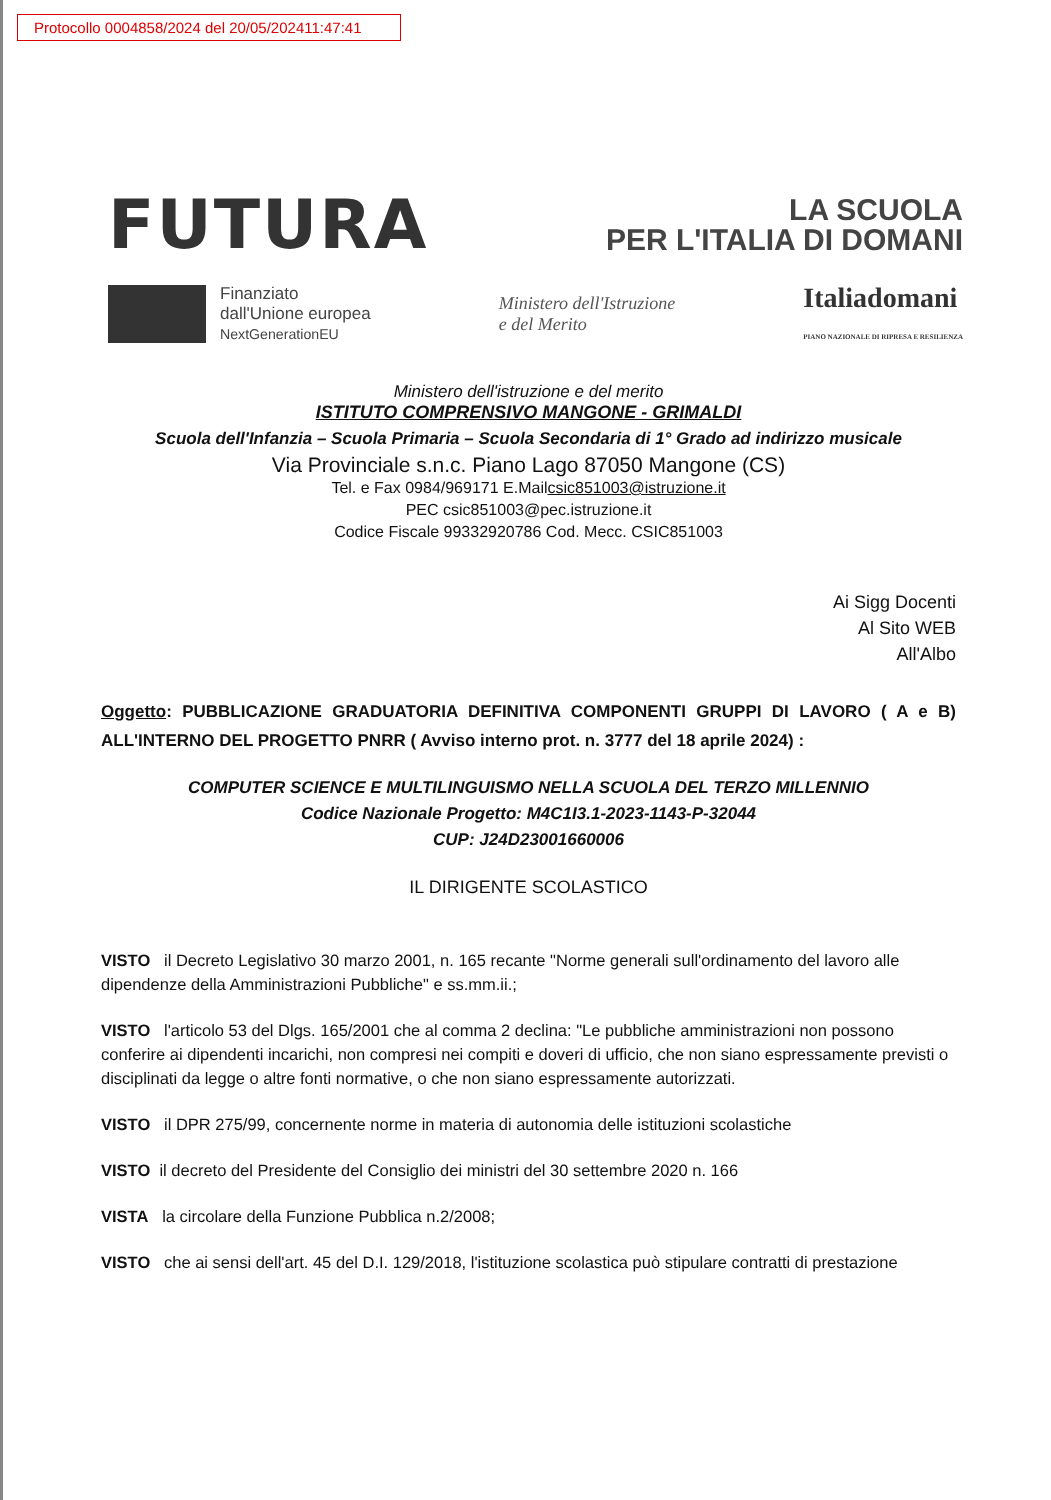Protocollo 0004858/2024 del 20/05/202411:47:41
FUTURA
LA SCUOLA
PER L'ITALIA DI DOMANI
Finanziato
dall'Unione europea
NextGenerationEU
Ministero dell'Istruzione
e del Merito
Italiadomani
PIANO NAZIONALE DI RIPRESA E RESILIENZA
Ministero dell'istruzione e del merito
ISTITUTO COMPRENSIVO MANGONE - GRIMALDI
Scuola dell'Infanzia – Scuola Primaria – Scuola Secondaria di 1° Grado ad indirizzo musicale
Via Provinciale s.n.c. Piano Lago 87050 Mangone (CS)
Tel. e Fax 0984/969171 E.Mailcsic851003@istruzione.it
PEC csic851003@pec.istruzione.it
Codice Fiscale 99332920786 Cod. Mecc. CSIC851003
Ai Sigg Docenti
Al Sito WEB
All'Albo
Oggetto: PUBBLICAZIONE GRADUATORIA DEFINITIVA COMPONENTI GRUPPI DI LAVORO ( A e B) ALL'INTERNO DEL PROGETTO PNRR ( Avviso interno prot. n. 3777 del 18 aprile 2024) :
COMPUTER SCIENCE E MULTILINGUISMO NELLA SCUOLA DEL TERZO MILLENNIO
Codice Nazionale Progetto: M4C1I3.1-2023-1143-P-32044
CUP: J24D23001660006
IL DIRIGENTE SCOLASTICO
VISTO il Decreto Legislativo 30 marzo 2001, n. 165 recante "Norme generali sull'ordinamento del lavoro alle dipendenze della Amministrazioni Pubbliche" e ss.mm.ii.;
VISTO l'articolo 53 del Dlgs. 165/2001 che al comma 2 declina: "Le pubbliche amministrazioni non possono conferire ai dipendenti incarichi, non compresi nei compiti e doveri di ufficio, che non siano espressamente previsti o disciplinati da legge o altre fonti normative, o che non siano espressamente autorizzati.
VISTO il DPR 275/99, concernente norme in materia di autonomia delle istituzioni scolastiche
VISTO il decreto del Presidente del Consiglio dei ministri del 30 settembre 2020 n. 166
VISTA la circolare della Funzione Pubblica n.2/2008;
VISTO che ai sensi dell'art. 45 del D.I. 129/2018, l'istituzione scolastica può stipulare contratti di prestazione